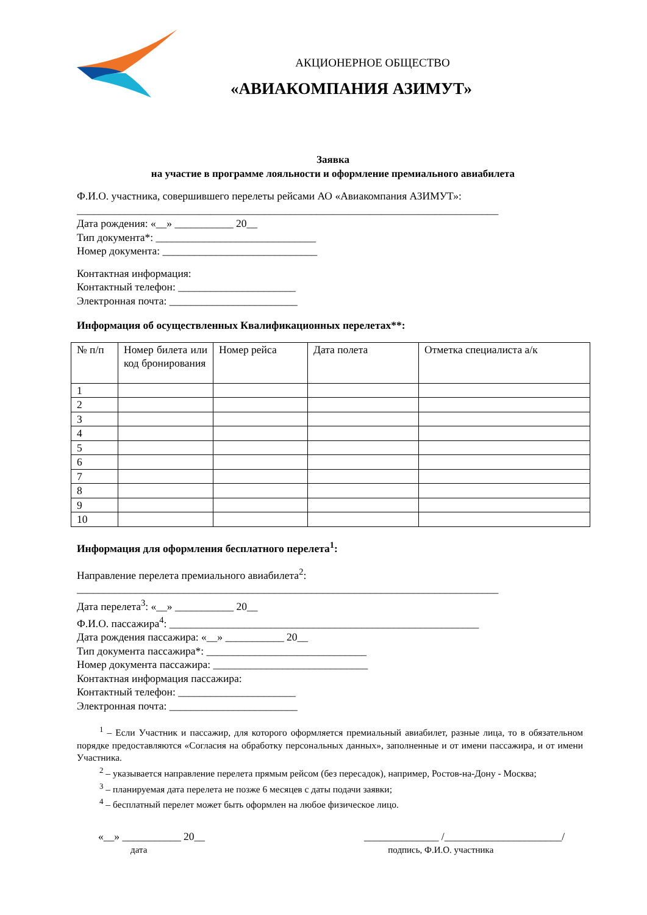АКЦИОНЕРНОЕ ОБЩЕСТВО
«АВИАКОМПАНИЯ АЗИМУТ»
Заявка
на участие в программе лояльности и оформление премиального авиабилета
Ф.И.О. участника, совершившего перелеты рейсами АО «Авиакомпания АЗИМУТ»:
_______________________________________________________________________________
Дата рождения: «__» ___________ 20__
Тип документа*: ______________________________
Номер документа: _____________________________
Контактная информация:
Контактный телефон: ______________________
Электронная почта: ________________________
Информация об осуществленных Квалификационных перелетах**:
| № п/п | Номер билета или код бронирования | Номер рейса | Дата полета | Отметка специалиста а/к |
| 1 | | | | |
| 2 | | | | |
| 3 | | | | |
| 4 | | | | |
| 5 | | | | |
| 6 | | | | |
| 7 | | | | |
| 8 | | | | |
| 9 | | | | |
| 10 | | | | |
Информация для оформления бесплатного перелета<sup>1</sup>:
Направление перелета премиального авиабилета<sup>2</sup>:
_______________________________________________________________________________
Дата перелета<sup>3</sup>: «__» ___________ 20__
Ф.И.О. пассажира<sup>4</sup>: __________________________________________________________
Дата рождения пассажира: «__» ___________ 20__
Тип документа пассажира*: ______________________________
Номер документа пассажира: _____________________________
Контактная информация пассажира:
Контактный телефон: ______________________
Электронная почта: ________________________
<sup>1</sup> – Если Участник и пассажир, для которого оформляется премиальный авиабилет, разные лица, то в обязательном порядке предоставляются «Согласия на обработку персональных данных», заполненные и от имени пассажира, и от имени Участника.
<sup>2</sup> – указывается направление перелета прямым рейсом (без пересадок), например, Ростов-на-Дону - Москва;
<sup>3</sup> – планируемая дата перелета не позже 6 месяцев с даты подачи заявки;
<sup>4</sup> – бесплатный перелет может быть оформлен на любое физическое лицо.
«__» ___________ 20__ ______________ /______________________/
дата подпись, Ф.И.О. участника